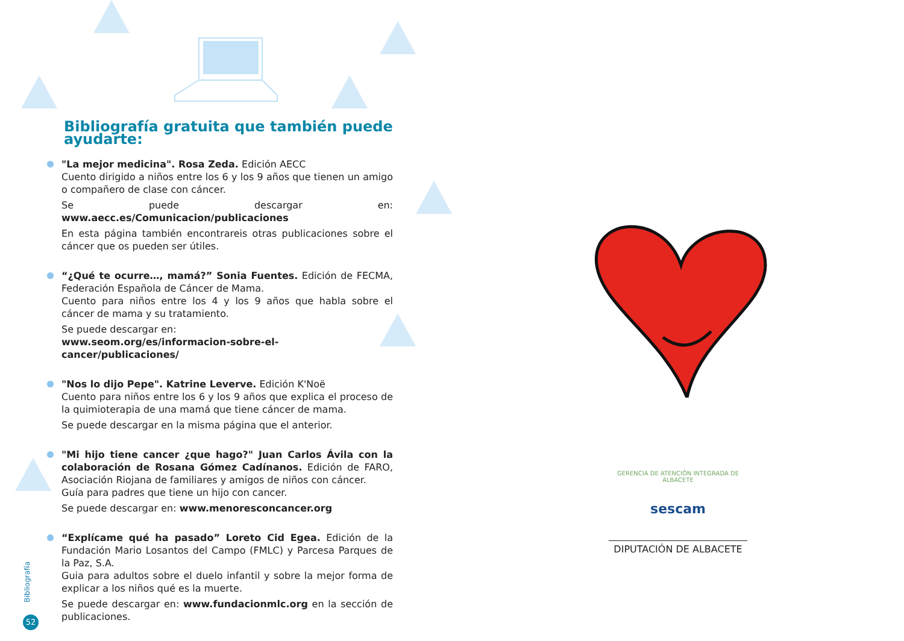Bibliografía gratuita que también puede ayudarte:
"La mejor medicina". Rosa Zeda. Edición AECC
Cuento dirigido a niños entre los 6 y los 9 años que tienen un amigo o compañero de clase con cáncer.
Se puede descargar en: www.aecc.es/Comunicacion/publicaciones
En esta página también encontrareis otras publicaciones sobre el cáncer que os pueden ser útiles.
“¿Qué te ocurre…, mamá?” Sonia Fuentes. Edición de FECMA, Federación Española de Cáncer de Mama.
Cuento para niños entre los 4 y los 9 años que habla sobre el cáncer de mama y su tratamiento.
Se puede descargar en:
www.seom.org/es/informacion-sobre-el-cancer/publicaciones/
"Nos lo dijo Pepe". Katrine Leverve. Edición K'Noë
Cuento para niños entre los 6 y los 9 años que explica el proceso de la quimioterapia de una mamá que tiene cáncer de mama.
Se puede descargar en la misma página que el anterior.
"Mi hijo tiene cancer ¿que hago?" Juan Carlos Ávila con la colaboración de Rosana Gómez Cadínanos. Edición de FARO, Asociación Riojana de familiares y amigos de niños con cáncer.
Guía para padres que tiene un hijo con cancer.
Se puede descargar en: www.menoresconcancer.org
“Explícame qué ha pasado” Loreto Cid Egea. Edición de la Fundación Mario Losantos del Campo (FMLC) y Parcesa Parques de la Paz, S.A.
Guia para adultos sobre el duelo infantil y sobre la mejor forma de explicar a los niños qué es la muerte.
Se puede descargar en: www.fundacionmlc.org en la sección de publicaciones.
Bibliografía
52
GERENCIA DE ATENCIÓN INTEGRADA DE ALBACETE
sescam
DIPUTACIÓN DE ALBACETE